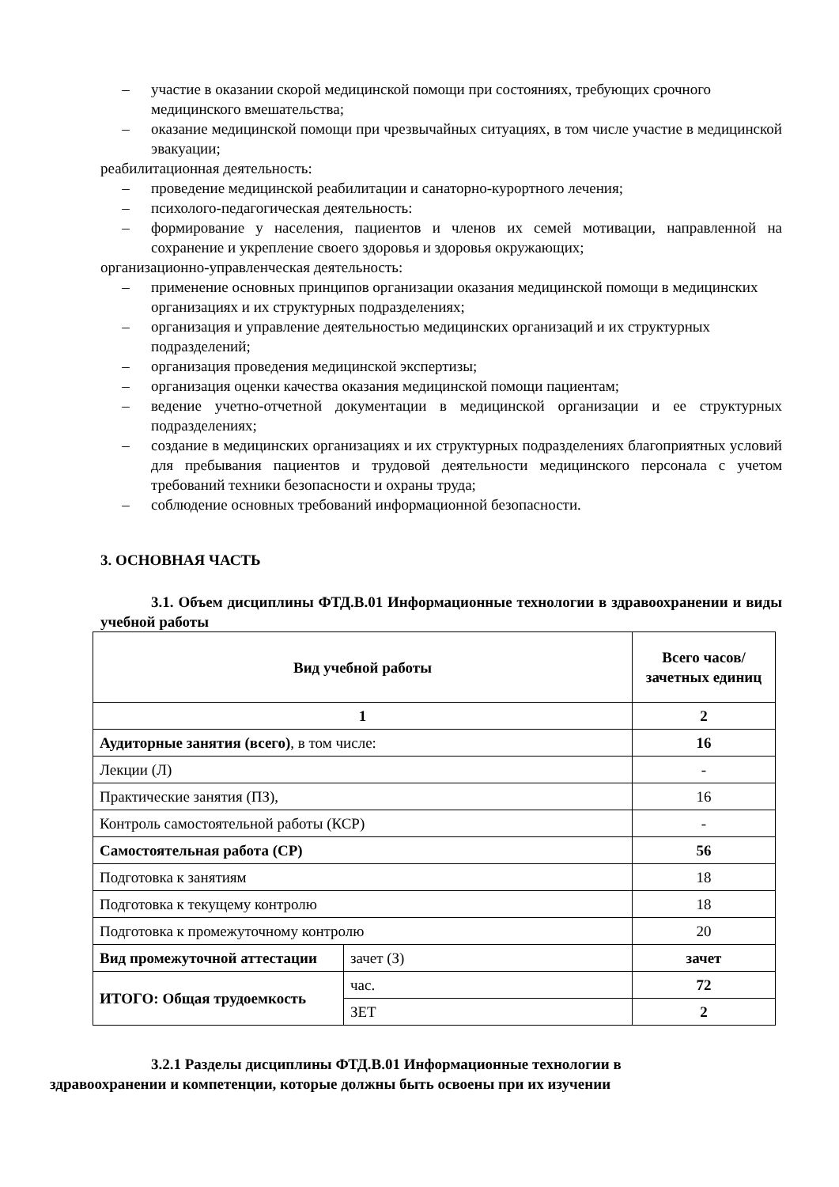– участие в оказании скорой медицинской помощи при состояниях, требующих срочного
медицинского вмешательства;
– оказание медицинской помощи при чрезвычайных ситуациях, в том числе участие в медицинской эвакуации;
реабилитационная деятельность:
– проведение медицинской реабилитации и санаторно-курортного лечения;
– психолого-педагогическая деятельность:
– формирование у населения, пациентов и членов их семей мотивации, направленной на сохранение и укрепление своего здоровья и здоровья окружающих;
организационно-управленческая деятельность:
– применение основных принципов организации оказания медицинской помощи в медицинских
организациях и их структурных подразделениях;
– организация и управление деятельностью медицинских организаций и их структурных
подразделений;
– организация проведения медицинской экспертизы;
– организация оценки качества оказания медицинской помощи пациентам;
– ведение учетно-отчетной документации в медицинской организации и ее структурных подразделениях;
– создание в медицинских организациях и их структурных подразделениях благоприятных условий для пребывания пациентов и трудовой деятельности медицинского персонала с учетом требований техники безопасности и охраны труда;
– соблюдение основных требований информационной безопасности.
3. ОСНОВНАЯ ЧАСТЬ
3.1. Объем дисциплины ФТД.В.01 Информационные технологии в здравоохранении и виды учебной работы
| Вид учебной работы | | Всего часов/ зачетных единиц |
| --- | --- | --- |
| 1 | | 2 |
| Аудиторные занятия (всего) , в том числе: | | 16 |
| Лекции (Л) | | - |
| Практические занятия (ПЗ), | | 16 |
| Контроль самостоятельной работы (КСР) | | - |
| Самостоятельная работа (СР) | | 56 |
| Подготовка к занятиям | | 18 |
| Подготовка к текущему контролю | | 18 |
| Подготовка к промежуточному контролю | | 20 |
| Вид промежуточной аттестации | зачет (З) | зачет |
| ИТОГО: Общая трудоемкость | час. | 72 |
| | ЗЕТ | 2 |
3.2.1 Разделы дисциплины ФТД.В.01 Информационные технологии в
здравоохранении и компетенции, которые должны быть освоены при их изучении